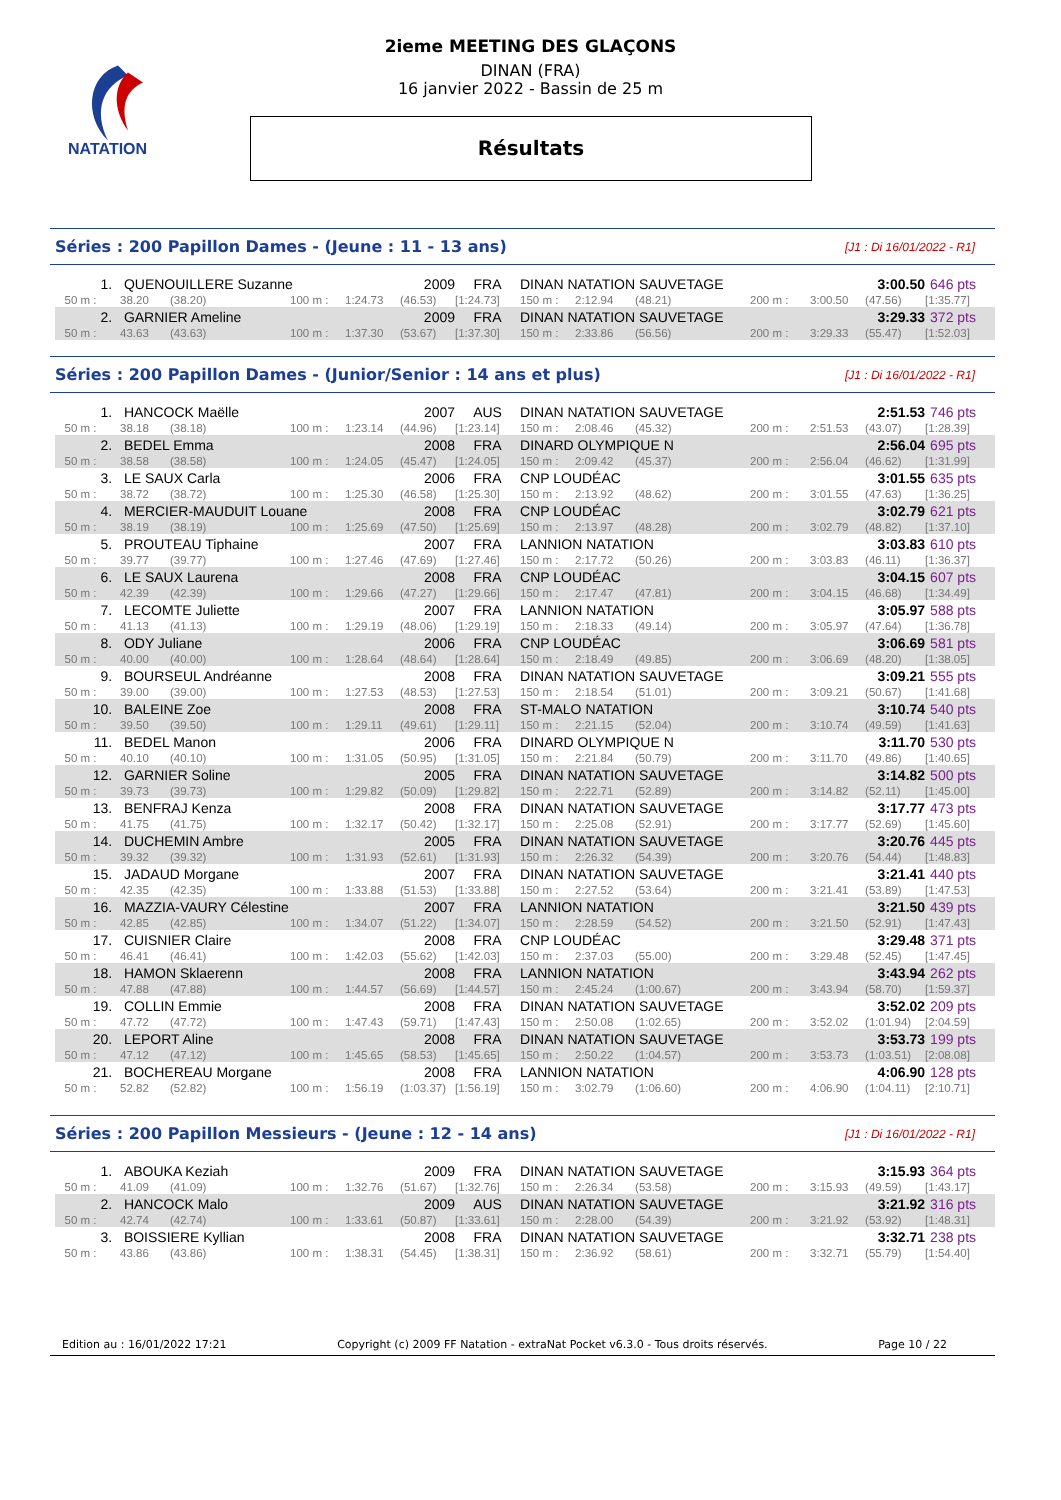NATATION
2ieme MEETING DES GLAÇONS
DINAN (FRA)
16 janvier 2022 - Bassin de 25 m
Résultats
Séries : 200 Papillon Dames - (Jeune : 11 - 13 ans) [J1 : Di 16/01/2022 - R1]
| 1. | QUENOUILLERE Suzanne | | | | 2009 | FRA | DINAN NATATION SAUVETAGE | | | | 3:00.50 | | 646 pts |
| 50 m : | 38.20 | (38.20) | 100 m : | 1:24.73 | (46.53) | [1:24.73] | 150 m : | 2:12.94 | (48.21) | 200 m : | 3:00.50 | (47.56) | [1:35.77] |
| 2. | GARNIER Ameline | | | | 2009 | FRA | DINAN NATATION SAUVETAGE | | | | 3:29.33 | | 372 pts |
| 50 m : | 43.63 | (43.63) | 100 m : | 1:37.30 | (53.67) | [1:37.30] | 150 m : | 2:33.86 | (56.56) | 200 m : | 3:29.33 | (55.47) | [1:52.03] |
Séries : 200 Papillon Dames - (Junior/Senior : 14 ans et plus) [J1 : Di 16/01/2022 - R1]
| 1. | HANCOCK Maëlle | | | | 2007 | AUS | DINAN NATATION SAUVETAGE | | | | 2:51.53 | | 746 pts |
| 50 m : | 38.18 | (38.18) | 100 m : | 1:23.14 | (44.96) | [1:23.14] | 150 m : | 2:08.46 | (45.32) | 200 m : | 2:51.53 | (43.07) | [1:28.39] |
| 2. | BEDEL Emma | | | | 2008 | FRA | DINARD OLYMPIQUE N | | | | 2:56.04 | | 695 pts |
| 50 m : | 38.58 | (38.58) | 100 m : | 1:24.05 | (45.47) | [1:24.05] | 150 m : | 2:09.42 | (45.37) | 200 m : | 2:56.04 | (46.62) | [1:31.99] |
| 3. | LE SAUX Carla | | | | 2006 | FRA | CNP LOUDÉAC | | | | 3:01.55 | | 635 pts |
| 50 m : | 38.72 | (38.72) | 100 m : | 1:25.30 | (46.58) | [1:25.30] | 150 m : | 2:13.92 | (48.62) | 200 m : | 3:01.55 | (47.63) | [1:36.25] |
| 4. | MERCIER-MAUDUIT Louane | | | | 2008 | FRA | CNP LOUDÉAC | | | | 3:02.79 | | 621 pts |
| 50 m : | 38.19 | (38.19) | 100 m : | 1:25.69 | (47.50) | [1:25.69] | 150 m : | 2:13.97 | (48.28) | 200 m : | 3:02.79 | (48.82) | [1:37.10] |
| 5. | PROUTEAU Tiphaine | | | | 2007 | FRA | LANNION NATATION | | | | 3:03.83 | | 610 pts |
| 50 m : | 39.77 | (39.77) | 100 m : | 1:27.46 | (47.69) | [1:27.46] | 150 m : | 2:17.72 | (50.26) | 200 m : | 3:03.83 | (46.11) | [1:36.37] |
| 6. | LE SAUX Laurena | | | | 2008 | FRA | CNP LOUDÉAC | | | | 3:04.15 | | 607 pts |
| 50 m : | 42.39 | (42.39) | 100 m : | 1:29.66 | (47.27) | [1:29.66] | 150 m : | 2:17.47 | (47.81) | 200 m : | 3:04.15 | (46.68) | [1:34.49] |
| 7. | LECOMTE Juliette | | | | 2007 | FRA | LANNION NATATION | | | | 3:05.97 | | 588 pts |
| 50 m : | 41.13 | (41.13) | 100 m : | 1:29.19 | (48.06) | [1:29.19] | 150 m : | 2:18.33 | (49.14) | 200 m : | 3:05.97 | (47.64) | [1:36.78] |
| 8. | ODY Juliane | | | | 2006 | FRA | CNP LOUDÉAC | | | | 3:06.69 | | 581 pts |
| 50 m : | 40.00 | (40.00) | 100 m : | 1:28.64 | (48.64) | [1:28.64] | 150 m : | 2:18.49 | (49.85) | 200 m : | 3:06.69 | (48.20) | [1:38.05] |
| 9. | BOURSEUL Andréanne | | | | 2008 | FRA | DINAN NATATION SAUVETAGE | | | | 3:09.21 | | 555 pts |
| 50 m : | 39.00 | (39.00) | 100 m : | 1:27.53 | (48.53) | [1:27.53] | 150 m : | 2:18.54 | (51.01) | 200 m : | 3:09.21 | (50.67) | [1:41.68] |
| 10. | BALEINE Zoe | | | | 2008 | FRA | ST-MALO NATATION | | | | 3:10.74 | | 540 pts |
| 50 m : | 39.50 | (39.50) | 100 m : | 1:29.11 | (49.61) | [1:29.11] | 150 m : | 2:21.15 | (52.04) | 200 m : | 3:10.74 | (49.59) | [1:41.63] |
| 11. | BEDEL Manon | | | | 2006 | FRA | DINARD OLYMPIQUE N | | | | 3:11.70 | | 530 pts |
| 50 m : | 40.10 | (40.10) | 100 m : | 1:31.05 | (50.95) | [1:31.05] | 150 m : | 2:21.84 | (50.79) | 200 m : | 3:11.70 | (49.86) | [1:40.65] |
| 12. | GARNIER Soline | | | | 2005 | FRA | DINAN NATATION SAUVETAGE | | | | 3:14.82 | | 500 pts |
| 50 m : | 39.73 | (39.73) | 100 m : | 1:29.82 | (50.09) | [1:29.82] | 150 m : | 2:22.71 | (52.89) | 200 m : | 3:14.82 | (52.11) | [1:45.00] |
| 13. | BENFRAJ Kenza | | | | 2008 | FRA | DINAN NATATION SAUVETAGE | | | | 3:17.77 | | 473 pts |
| 50 m : | 41.75 | (41.75) | 100 m : | 1:32.17 | (50.42) | [1:32.17] | 150 m : | 2:25.08 | (52.91) | 200 m : | 3:17.77 | (52.69) | [1:45.60] |
| 14. | DUCHEMIN Ambre | | | | 2005 | FRA | DINAN NATATION SAUVETAGE | | | | 3:20.76 | | 445 pts |
| 50 m : | 39.32 | (39.32) | 100 m : | 1:31.93 | (52.61) | [1:31.93] | 150 m : | 2:26.32 | (54.39) | 200 m : | 3:20.76 | (54.44) | [1:48.83] |
| 15. | JADAUD Morgane | | | | 2007 | FRA | DINAN NATATION SAUVETAGE | | | | 3:21.41 | | 440 pts |
| 50 m : | 42.35 | (42.35) | 100 m : | 1:33.88 | (51.53) | [1:33.88] | 150 m : | 2:27.52 | (53.64) | 200 m : | 3:21.41 | (53.89) | [1:47.53] |
| 16. | MAZZIA-VAURY Célestine | | | | 2007 | FRA | LANNION NATATION | | | | 3:21.50 | | 439 pts |
| 50 m : | 42.85 | (42.85) | 100 m : | 1:34.07 | (51.22) | [1:34.07] | 150 m : | 2:28.59 | (54.52) | 200 m : | 3:21.50 | (52.91) | [1:47.43] |
| 17. | CUISNIER Claire | | | | 2008 | FRA | CNP LOUDÉAC | | | | 3:29.48 | | 371 pts |
| 50 m : | 46.41 | (46.41) | 100 m : | 1:42.03 | (55.62) | [1:42.03] | 150 m : | 2:37.03 | (55.00) | 200 m : | 3:29.48 | (52.45) | [1:47.45] |
| 18. | HAMON Sklaerenn | | | | 2008 | FRA | LANNION NATATION | | | | 3:43.94 | | 262 pts |
| 50 m : | 47.88 | (47.88) | 100 m : | 1:44.57 | (56.69) | [1:44.57] | 150 m : | 2:45.24 | (1:00.67) | 200 m : | 3:43.94 | (58.70) | [1:59.37] |
| 19. | COLLIN Emmie | | | | 2008 | FRA | DINAN NATATION SAUVETAGE | | | | 3:52.02 | | 209 pts |
| 50 m : | 47.72 | (47.72) | 100 m : | 1:47.43 | (59.71) | [1:47.43] | 150 m : | 2:50.08 | (1:02.65) | 200 m : | 3:52.02 | (1:01.94) | [2:04.59] |
| 20. | LEPORT Aline | | | | 2008 | FRA | DINAN NATATION SAUVETAGE | | | | 3:53.73 | | 199 pts |
| 50 m : | 47.12 | (47.12) | 100 m : | 1:45.65 | (58.53) | [1:45.65] | 150 m : | 2:50.22 | (1:04.57) | 200 m : | 3:53.73 | (1:03.51) | [2:08.08] |
| 21. | BOCHEREAU Morgane | | | | 2008 | FRA | LANNION NATATION | | | | 4:06.90 | | 128 pts |
| 50 m : | 52.82 | (52.82) | 100 m : | 1:56.19 | (1:03.37) | [1:56.19] | 150 m : | 3:02.79 | (1:06.60) | 200 m : | 4:06.90 | (1:04.11) | [2:10.71] |
Séries : 200 Papillon Messieurs - (Jeune : 12 - 14 ans) [J1 : Di 16/01/2022 - R1]
| 1. | ABOUKA Keziah | | | | 2009 | FRA | DINAN NATATION SAUVETAGE | | | | 3:15.93 | | 364 pts |
| 50 m : | 41.09 | (41.09) | 100 m : | 1:32.76 | (51.67) | [1:32.76] | 150 m : | 2:26.34 | (53.58) | 200 m : | 3:15.93 | (49.59) | [1:43.17] |
| 2. | HANCOCK Malo | | | | 2009 | AUS | DINAN NATATION SAUVETAGE | | | | 3:21.92 | | 316 pts |
| 50 m : | 42.74 | (42.74) | 100 m : | 1:33.61 | (50.87) | [1:33.61] | 150 m : | 2:28.00 | (54.39) | 200 m : | 3:21.92 | (53.92) | [1:48.31] |
| 3. | BOISSIERE Kyllian | | | | 2008 | FRA | DINAN NATATION SAUVETAGE | | | | 3:32.71 | | 238 pts |
| 50 m : | 43.86 | (43.86) | 100 m : | 1:38.31 | (54.45) | [1:38.31] | 150 m : | 2:36.92 | (58.61) | 200 m : | 3:32.71 | (55.79) | [1:54.40] |
Edition au : 16/01/2022 17:21 Copyright (c) 2009 FF Natation - extraNat Pocket v6.3.0 - Tous droits réservés. Page 10 / 22